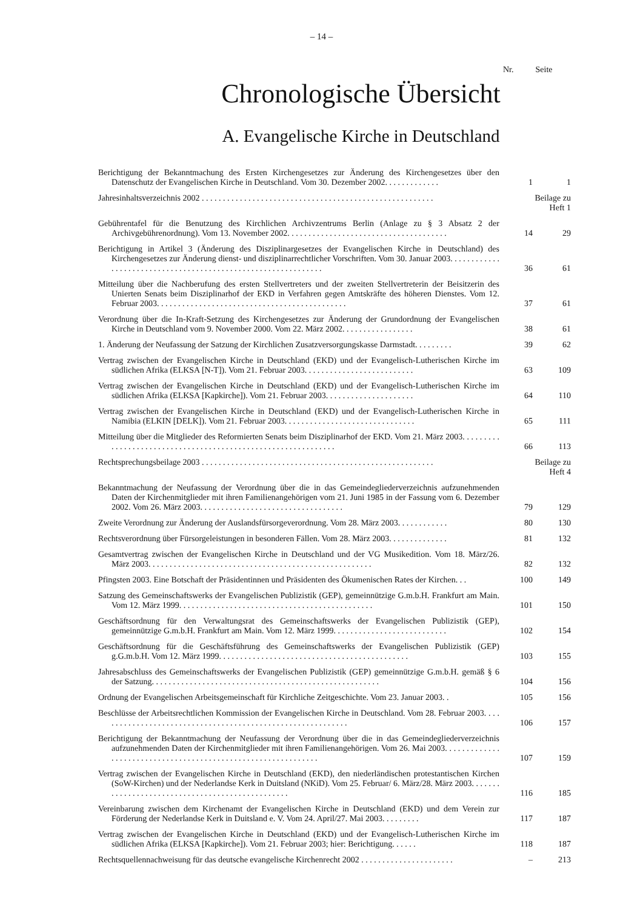– 14 –
Nr. Seite
Chronologische Übersicht
A. Evangelische Kirche in Deutschland
| Berichtigung der Bekanntmachung des Ersten Kirchengesetzes zur Änderung des Kirchengesetzes über den Datenschutz der Evangelischen Kirche in Deutschland. Vom 30. Dezember 2002. . . . . . . . . . . . . | 1 | 1 |
| Jahresinhaltsverzeichnis 2002 . . . . . . . . . . . . . . . . . . . . . . . . . . . . . . . . . . . . . . . . . . . . . . . . . . . . . . . | Beilage zu Heft 1 | |
| Gebührentafel für die Benutzung des Kirchlichen Archivzentrums Berlin (Anlage zu § 3 Absatz 2 der Archivgebührenordnung). Vom 13. November 2002. . . . . . . . . . . . . . . . . . . . . . . . . . . . . . . . . . . . . . | 14 | 29 |
| Berichtigung in Artikel 3 (Änderung des Disziplinargesetzes der Evangelischen Kirche in Deutschland) des Kirchengesetzes zur Änderung dienst- und disziplinarrechtlicher Vorschriften. Vom 30. Januar 2003. . . . . . . . . . . . . . . . . . . . . . . . . . . . . . . . . . . . . . . . . . . . . . . . . . . . . . . . . . . . . . | 36 | 61 |
| Mitteilung über die Nachberufung des ersten Stellvertreters und der zweiten Stellvertreterin der Beisitzerin des Unierten Senats beim Disziplinarhof der EKD in Verfahren gegen Amtskräfte des höheren Dienstes. Vom 12. Februar 2003. . . . . . . . . . . . . . . . . . . . . . . . . . . . . . . . . . . . . . . . . . . . . | 37 | 61 |
| Verordnung über die In-Kraft-Setzung des Kirchengesetzes zur Änderung der Grundordnung der Evangelischen Kirche in Deutschland vom 9. November 2000. Vom 22. März 2002. . . . . . . . . . . . . . . . . | 38 | 61 |
| 1. Änderung der Neufassung der Satzung der Kirchlichen Zusatzversorgungskasse Darmstadt. . . . . . . . . | 39 | 62 |
| Vertrag zwischen der Evangelischen Kirche in Deutschland (EKD) und der Evangelisch-Lutherischen Kirche im südlichen Afrika (ELKSA [N-T]). Vom 21. Februar 2003. . . . . . . . . . . . . . . . . . . . . . . . . . | 63 | 109 |
| Vertrag zwischen der Evangelischen Kirche in Deutschland (EKD) und der Evangelisch-Lutherischen Kirche im südlichen Afrika (ELKSA [Kapkirche]). Vom 21. Februar 2003. . . . . . . . . . . . . . . . . . . . . | 64 | 110 |
| Vertrag zwischen der Evangelischen Kirche in Deutschland (EKD) und der Evangelisch-Lutherischen Kirche in Namibia (ELKIN [DELK]). Vom 21. Februar 2003. . . . . . . . . . . . . . . . . . . . . . . . . . . . . . . | 65 | 111 |
| Mitteilung über die Mitglieder des Reformierten Senats beim Disziplinarhof der EKD. Vom 21. März 2003. . . . . . . . . . . . . . . . . . . . . . . . . . . . . . . . . . . . . . . . . . . . . . . . . . . . . . . . . . . . . . | 66 | 113 |
| Rechtsprechungsbeilage 2003 . . . . . . . . . . . . . . . . . . . . . . . . . . . . . . . . . . . . . . . . . . . . . . . . . . . . . . . | Beilage zu Heft 4 | |
| Bekanntmachung der Neufassung der Verordnung über die in das Gemeindegliederverzeichnis aufzunehmenden Daten der Kirchenmitglieder mit ihren Familienangehörigen vom 21. Juni 1985 in der Fassung vom 6. Dezember 2002. Vom 26. März 2003. . . . . . . . . . . . . . . . . . . . . . . . . . . . . . . . . . | 79 | 129 |
| Zweite Verordnung zur Änderung der Auslandsfürsorgeverordnung. Vom 28. März 2003. . . . . . . . . . . . | 80 | 130 |
| Rechtsverordnung über Fürsorgeleistungen in besonderen Fällen. Vom 28. März 2003. . . . . . . . . . . . . . | 81 | 132 |
| Gesamtvertrag zwischen der Evangelischen Kirche in Deutschland und der VG Musikedition. Vom 18. März/26. März 2003. . . . . . . . . . . . . . . . . . . . . . . . . . . . . . . . . . . . . . . . . . . . . . . . . . . . . | 82 | 132 |
| Pfingsten 2003. Eine Botschaft der Präsidentinnen und Präsidenten des Ökumenischen Rates der Kirchen. . . | 100 | 149 |
| Satzung des Gemeinschaftswerks der Evangelischen Publizistik (GEP), gemeinnützige G.m.b.H. Frankfurt am Main. Vom 12. März 1999. . . . . . . . . . . . . . . . . . . . . . . . . . . . . . . . . . . . . . . . . . . . . . | 101 | 150 |
| Geschäftsordnung für den Verwaltungsrat des Gemeinschaftswerks der Evangelischen Publizistik (GEP), gemeinnützige G.m.b.H. Frankfurt am Main. Vom 12. März 1999. . . . . . . . . . . . . . . . . . . . . . . . . . . | 102 | 154 |
| Geschäftsordnung für die Geschäftsführung des Gemeinschaftswerks der Evangelischen Publizistik (GEP) g.G.m.b.H. Vom 12. März 1999. . . . . . . . . . . . . . . . . . . . . . . . . . . . . . . . . . . . . . . . . . . . . | 103 | 155 |
| Jahresabschluss des Gemeinschaftswerks der Evangelischen Publizistik (GEP) gemeinnützige G.m.b.H. gemäß § 6 der Satzung. . . . . . . . . . . . . . . . . . . . . . . . . . . . . . . . . . . . . . . . . . . . . . . . . . . . . . | 104 | 156 |
| Ordnung der Evangelischen Arbeitsgemeinschaft für Kirchliche Zeitgeschichte. Vom 23. Januar 2003. . | 105 | 156 |
| Beschlüsse der Arbeitsrechtlichen Kommission der Evangelischen Kirche in Deutschland. Vom 28. Februar 2003. . . . . . . . . . . . . . . . . . . . . . . . . . . . . . . . . . . . . . . . . . . . . . . . . . . . . . . . . . . . | 106 | 157 |
| Berichtigung der Bekanntmachung der Neufassung der Verordnung über die in das Gemeindegliederverzeichnis aufzunehmenden Daten der Kirchenmitglieder mit ihren Familienangehörigen. Vom 26. Mai 2003. . . . . . . . . . . . . . . . . . . . . . . . . . . . . . . . . . . . . . . . . . . . . . . . . . . . . . . . . . . . . . | 107 | 159 |
| Vertrag zwischen der Evangelischen Kirche in Deutschland (EKD), den niederländischen protestantischen Kirchen (SoW-Kirchen) und der Nederlandse Kerk in Duitsland (NKiD). Vom 25. Februar/ 6. März/28. März 2003. . . . . . . . . . . . . . . . . . . . . . . . . . . . . . . . . . . . . . . . . . . . . . . . . | 116 | 185 |
| Vereinbarung zwischen dem Kirchenamt der Evangelischen Kirche in Deutschland (EKD) und dem Verein zur Förderung der Nederlandse Kerk in Duitsland e. V. Vom 24. April/27. Mai 2003. . . . . . . . . | 117 | 187 |
| Vertrag zwischen der Evangelischen Kirche in Deutschland (EKD) und der Evangelisch-Lutherischen Kirche im südlichen Afrika (ELKSA [Kapkirche]). Vom 21. Februar 2003; hier: Berichtigung. . . . . . | 118 | 187 |
| Rechtsquellennachweisung für das deutsche evangelische Kirchenrecht 2002 . . . . . . . . . . . . . . . . . . . . . . | – | 213 |